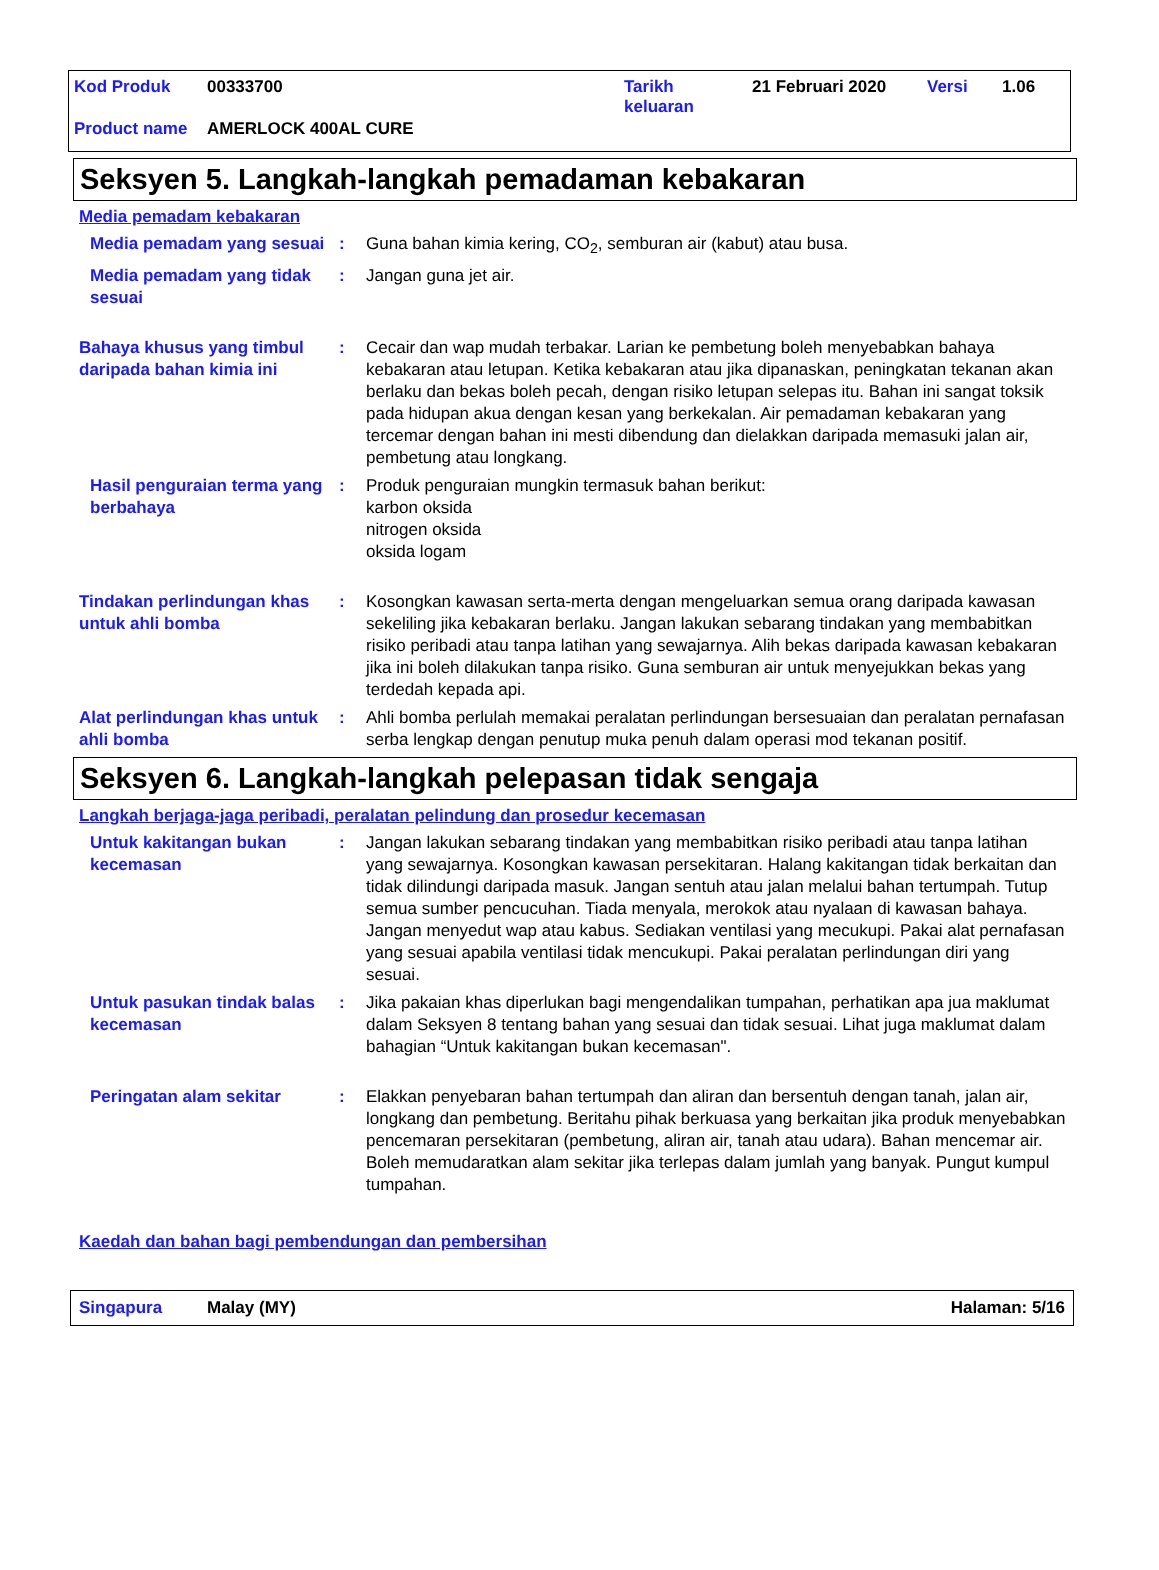Kod Produk 00333700 Tarikh
keluaran 21 Februari 2020 Versi 1.06
Product name AMERLOCK 400AL CURE
Seksyen 5. Langkah-langkah pemadaman kebakaran
Media pemadam kebakaran
Media pemadam yang sesuai
: Guna bahan kimia kering, CO<sub>2</sub>, semburan air (kabut) atau busa.
Media pemadam yang tidak sesuai
: Jangan guna jet air.
Bahaya khusus yang timbul daripada bahan kimia ini
: Cecair dan wap mudah terbakar. Larian ke pembetung boleh menyebabkan bahaya kebakaran atau letupan. Ketika kebakaran atau jika dipanaskan, peningkatan tekanan akan berlaku dan bekas boleh pecah, dengan risiko letupan selepas itu. Bahan ini sangat toksik pada hidupan akua dengan kesan yang berkekalan. Air pemadaman kebakaran yang tercemar dengan bahan ini mesti dibendung dan dielakkan daripada memasuki jalan air, pembetung atau longkang.
Hasil penguraian terma yang berbahaya
: Produk penguraian mungkin termasuk bahan berikut:
karbon oksida
nitrogen oksida
oksida logam
Tindakan perlindungan khas untuk ahli bomba
: Kosongkan kawasan serta-merta dengan mengeluarkan semua orang daripada kawasan sekeliling jika kebakaran berlaku. Jangan lakukan sebarang tindakan yang membabitkan risiko peribadi atau tanpa latihan yang sewajarnya. Alih bekas daripada kawasan kebakaran jika ini boleh dilakukan tanpa risiko. Guna semburan air untuk menyejukkan bekas yang terdedah kepada api.
Alat perlindungan khas untuk ahli bomba
: Ahli bomba perlulah memakai peralatan perlindungan bersesuaian dan peralatan pernafasan serba lengkap dengan penutup muka penuh dalam operasi mod tekanan positif.
Seksyen 6. Langkah-langkah pelepasan tidak sengaja
Langkah berjaga-jaga peribadi, peralatan pelindung dan prosedur kecemasan
Untuk kakitangan bukan kecemasan
: Jangan lakukan sebarang tindakan yang membabitkan risiko peribadi atau tanpa latihan yang sewajarnya. Kosongkan kawasan persekitaran. Halang kakitangan tidak berkaitan dan tidak dilindungi daripada masuk. Jangan sentuh atau jalan melalui bahan tertumpah. Tutup semua sumber pencucuhan. Tiada menyala, merokok atau nyalaan di kawasan bahaya. Jangan menyedut wap atau kabus. Sediakan ventilasi yang mecukupi. Pakai alat pernafasan yang sesuai apabila ventilasi tidak mencukupi. Pakai peralatan perlindungan diri yang sesuai.
Untuk pasukan tindak balas kecemasan
: Jika pakaian khas diperlukan bagi mengendalikan tumpahan, perhatikan apa jua maklumat dalam Seksyen 8 tentang bahan yang sesuai dan tidak sesuai. Lihat juga maklumat dalam bahagian “Untuk kakitangan bukan kecemasan".
Peringatan alam sekitar : Elakkan penyebaran bahan tertumpah dan aliran dan bersentuh dengan tanah, jalan air, longkang dan pembetung. Beritahu pihak berkuasa yang berkaitan jika produk menyebabkan pencemaran persekitaran (pembetung, aliran air, tanah atau udara). Bahan mencemar air. Boleh memudaratkan alam sekitar jika terlepas dalam jumlah yang banyak. Pungut kumpul tumpahan.
Kaedah dan bahan bagi pembendungan dan pembersihan
Singapura Malay (MY) Halaman: 5/16